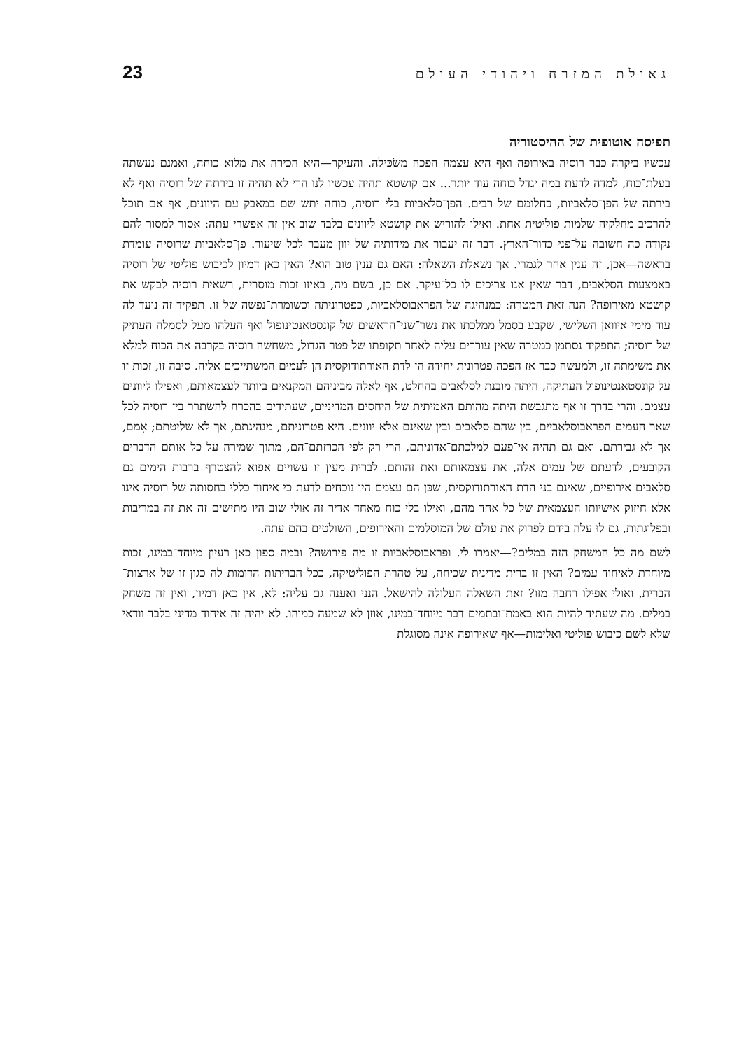גאולת המזרח ויהודי העולם 23
תפיסה אוטופית של ההיסטוריה
עכשיו ביקרה כבר רוסיה באירופה ואף היא עצמה הפכה משׂכּילה. והעיקר—היא הכירה את מלוא כוחה, ואמנם נעשתה בעלת־כוח, למדה לדעת במה יגדל כוחה עוד יותר... אם קושטא תהיה עכשיו לנו הרי לא תהיה זו בירתה של רוסיה ואף לא בירתה של הפן־סלאביות, כחלומם של רבים. הפן־סלאביות בלי רוסיה, כוחה יתש שם במאבק עם היוונים, אף אם תוכל להרכיב מחלקיה שלמות פוליטית אחת. ואילו להוריש את קושטא ליוונים בלבד שוב אין זה אפשרי עתה: אסור למסור להם נקודה כה חשובה על־פני כדור־הארץ. דבר זה יעבור את מידותיה של יוון מעבר לכל שיעור. פן־סלאביות שרוסיה עומדת בראשה—אכן, זה ענין אחר לגמרי. אך נשאלת השאלה: האם גם ענין טוב הוא? האין כאן דמיון לכיבוש פוליטי של רוסיה באמצעות הסלאבים, דבר שאין אנו צריכים לו כל־עיקר. אם כן, בשם מה, באיזו זכות מוסרית, רשאית רוסיה לבקש את קושטא מאירופה? הנה זאת המטרה: כמנהיגה של הפראבוסלאביות, כפטרוניתה וכשומרת־נפשה של זו. תפקיד זה נועד לה עוד מימי איוואן השלישי, שקבע בסמל ממלכתו את נשר־שני־הראשים של קונסטאנטינופול ואף העלהו מעל לסמלה העתיק של רוסיה; התפקיד נסתמן כמטרה שאין עוררים עליה לאחר תקופתו של פטר הגדול, משחשה רוסיה בקרבה את הכוח למלא את משימתה זו, ולמעשה כבר אז הפכה פטרונית יחידה הן לדת האורתודוקסית הן לעמים המשתייכים אליה. סיבה זו, זכות זו על קונסטאנטינופול העתיקה, היתה מובנת לסלאבים בהחלט, אף לאלה מביניהם המקנאים ביותר לעצמאותם, ואפילו ליוונים עצמם. והרי בדרך זו אף מתגבשת היתה מהותם האמיתית של היחסים המדיניים, שעתידים בהכרח להשׂתרר בין רוסיה לכל שאר העמים הפראבוסלאביים, בין שהם סלאבים ובין שאינם אלא יוונים. היא פטרוניתם, מנהיגתם, אך לא שליטתם; אִמם, אך לא גבירתם. ואם גם תהיה אי־פעם למלכתם־אדוניתם, הרי רק לפי הכרזתם־הם, מתוך שמירה על כל אותם הדברים הקובעים, לדעתם של עמים אלה, את עצמאותם ואת זהותם. לברית מעין זו עשויים אפוא להצטרף ברבות הימים גם סלאבים אירופיים, שאינם בני הדת האורתודוקסית, שכּן הם עצמם היו נוכחים לדעת כי איחוד כללי בחסותה של רוסיה אינו אלא חיזוק אישיותו העצמאית של כל אחד מהם, ואילו בלי כוח מאחד אדיר זה אולי שוב היו מתישים זה את זה במריבות ובפלוגתות, גם לוּ עלה בידם לפרוק את עולם של המוסלמים והאירופים, השולטים בהם עתה.
לשם מה כל המשחק הזה במלים?—יאמרו לי. ופראבוסלאביות זו מה פירושה? ובמה ספון כאן רעיון מיוחד־במינו, זכות מיוחדת לאיחוד עמים? האין זו ברית מדינית שכיחה, על טהרת הפוליטיקה, ככל הבריתות הדומות לה כגון זו של ארצות־הברית, ואולי אפילו רחבה מזו? זאת השאלה העלולה להישאל. הנני ואענה גם עליה: לא, אין כאן דמיון, ואין זה משחק במלים. מה שעתיד להיות הוא באמת־ובתמים דבר מיוחד־במינו, אוזן לא שמעה כמוהו. לא יהיה זה איחוד מדיני בלבד וודאי שלא לשם כיבוש פוליטי ואלימות—אף שאירופה אינה מסוגלת